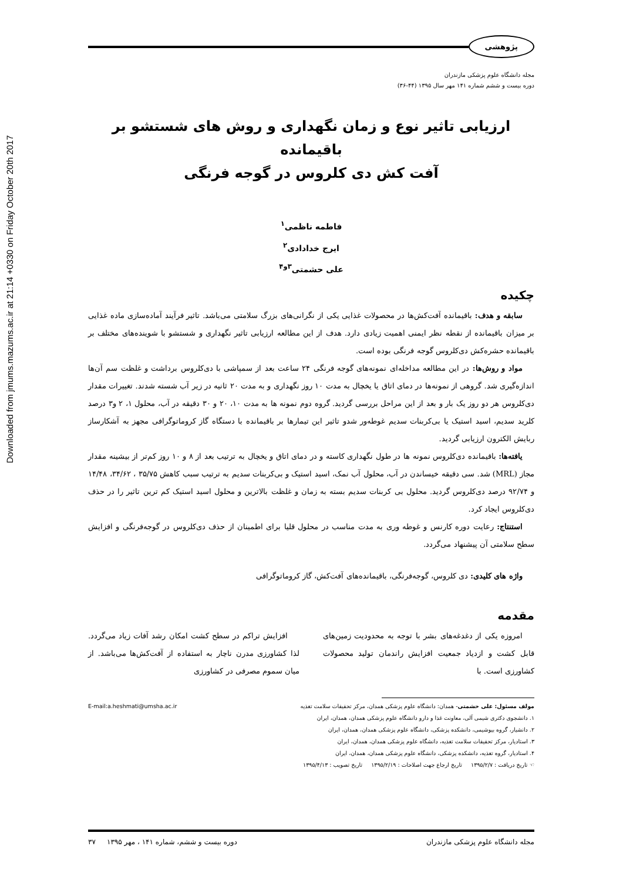Downloaded from jmums.mazums.ac.ir at 21:14 +0330 on Friday October 20th 2017
پژوهشی
مجله دانشگاه علوم پزشکی مازندران
دوره بیست و ششم شماره ۱۴۱ مهر سال ۱۳۹۵ (۴۴-۳۶)
ارزیابی تاثیر نوع و زمان نگهداری و روش های شستشو بر باقیمانده
آفت کش دی کلروس در گوجه فرنگی
فاطمه ناظمی<sup>۱</sup>
ایرج خدادادی<sup>۲</sup>
علی حشمتی<sup>۳و۴</sup>
چکیده
سابقه و هدف: باقیمانده آفت‌کش‌ها در محصولات غذایی یکی از نگرانی‌های بزرگ سلامتی می‌باشد. تاثیر فرآیند آماده‌سازی ماده غذایی بر میزان باقیمانده از نقطه نظر ایمنی اهمیت زیادی دارد. هدف از این مطالعه ارزیابی تاثیر نگهداری و شستشو با شوینده‌های مختلف بر باقیمانده حشره‌کش دی‌کلروس گوجه فرنگی بوده است.
مواد و روش‌ها: در این مطالعه مداخله‌ای نمونه‌های گوجه فرنگی ۲۴ ساعت بعد از سمپاشی با دی‌کلروس برداشت و غلظت سم آن‌ها اندازه‌گیری شد. گروهی از نمونه‌ها در دمای اتاق یا یخچال به مدت ۱۰ روز نگهداری و به مدت ۲۰ ثانیه در زیر آب شسته شدند. تغییرات مقدار دی‌کلروس هر دو روز یک بار و بعد از این مراحل بررسی گردید. گروه دوم نمونه ها به مدت ۱۰، ۲۰ و ۳۰ دقیقه در آب، محلول ۱، ۲ و۳ درصد کلرید سدیم، اسید استیک یا بی‌کربنات سدیم غوطه‌ور شدو تاثیر این تیمارها بر باقیمانده با دستگاه گاز کروماتوگرافی مجهز به آشکارساز ربایش الکترون ارزیابی گردید.
یافته‌ها: باقیمانده دی‌کلروس نمونه ها در طول نگهداری کاسته و در دمای اتاق و یخچال به ترتیب بعد از ۸ و ۱۰ روز کم‌تر از بیشینه مقدار مجاز (MRL) شد. سی دقیقه خیساندن در آب، محلول آب نمک، اسید استیک و بی‌کربنات سدیم به ترتیب سبب کاهش ۳۵/۷۵ ، ۳۴/۶۲، ۱۴/۴۸ و ۹۲/۷۴ درصد دی‌کلروس گردید. محلول بی کربنات سدیم بسته به زمان و غلظت بالاترین و محلول اسید استیک کم ترین تاثیر را در حذف دی‌کلروس ایجاد کرد.
استنتاج: رعایت دوره کارنس و غوطه وری به مدت مناسب در محلول قلیا برای اطمینان از حذف دی‌کلروس در گوجه‌فرنگی و افزایش سطح سلامتی آن پیشنهاد می‌گردد.
واژه های کلیدی: دی کلروس، گوجه‌فرنگی، باقیمانده‌های آفت‌کش، گاز کروماتوگرافی
مقدمه
امروزه یکی از دغدغه‌های بشر با توجه به محدودیت زمین‌های قابل کشت و ازدیاد جمعیت افزایش راندمان تولید محصولات کشاورزی است. با
افزایش تراکم در سطح کشت امکان رشد آفات زیاد می‌گردد. لذا کشاورزی مدرن ناچار به استفاده از آفت‌کش‌ها می‌باشد. از میان سموم مصرفی در کشاورزی
مولف مسئول: علی حشمتی- همدان: دانشگاه علوم پزشکی همدان، مرکز تحقیقات سلامت تغذیه E-mail:a.heshmati@umsha.ac.ir
۱. دانشجوی دکتری شیمی آلی، معاونت غذا و دارو دانشگاه علوم پزشکی همدان، همدان، ایران
۲. دانشیار، گروه بیوشیمی، دانشکده پزشکی، دانشگاه علوم پزشکی همدان، همدان، ایران
۳. استادیار، مرکز تحقیقات سلامت تغذیه، دانشگاه علوم پزشکی همدان، همدان، ایران
۴. استادیار، گروه تغذیه، دانشکده پزشکی، دانشگاه علوم پزشکی همدان، همدان، ایران
☜ تاریخ دریافت : ۱۳۹۵/۲/۷ تاریخ ارجاع جهت اصلاحات : ۱۳۹۵/۲/۱۹ تاریخ تصویب : ۱۳۹۵/۴/۱۳
مجله دانشگاه علوم پزشکی مازندران دوره بیست و ششم، شماره ۱۴۱ ، مهر ۱۳۹۵ ۳۷